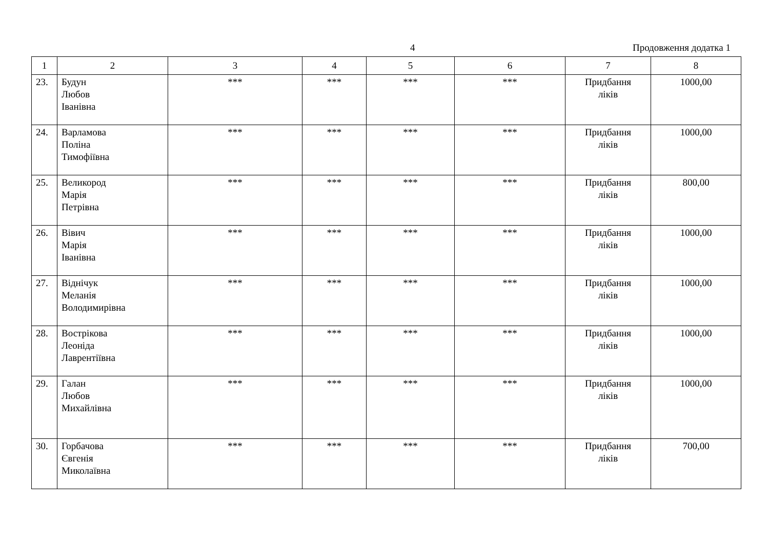4 Продовження додатка 1
| 1 | 2 | 3 | 4 | 5 | 6 | 7 | 8 |
| --- | --- | --- | --- | --- | --- | --- | --- |
| 23. | Будун Любов Іванівна | *** | *** | *** | *** | Придбання ліків | 1000,00 |
| 24. | Варламова Поліна Тимофіївна | *** | *** | *** | *** | Придбання ліків | 1000,00 |
| 25. | Великород Марія Петрівна | *** | *** | *** | *** | Придбання ліків | 800,00 |
| 26. | Вівич Марія Іванівна | *** | *** | *** | *** | Придбання ліків | 1000,00 |
| 27. | Віднічук Меланія Володимирівна | *** | *** | *** | *** | Придбання ліків | 1000,00 |
| 28. | Вострікова Леоніда Лаврентіївна | *** | *** | *** | *** | Придбання ліків | 1000,00 |
| 29. | Галан Любов Михайлівна | *** | *** | *** | *** | Придбання ліків | 1000,00 |
| 30. | Горбачова Євгенія Миколаївна | *** | *** | *** | *** | Придбання ліків | 700,00 |